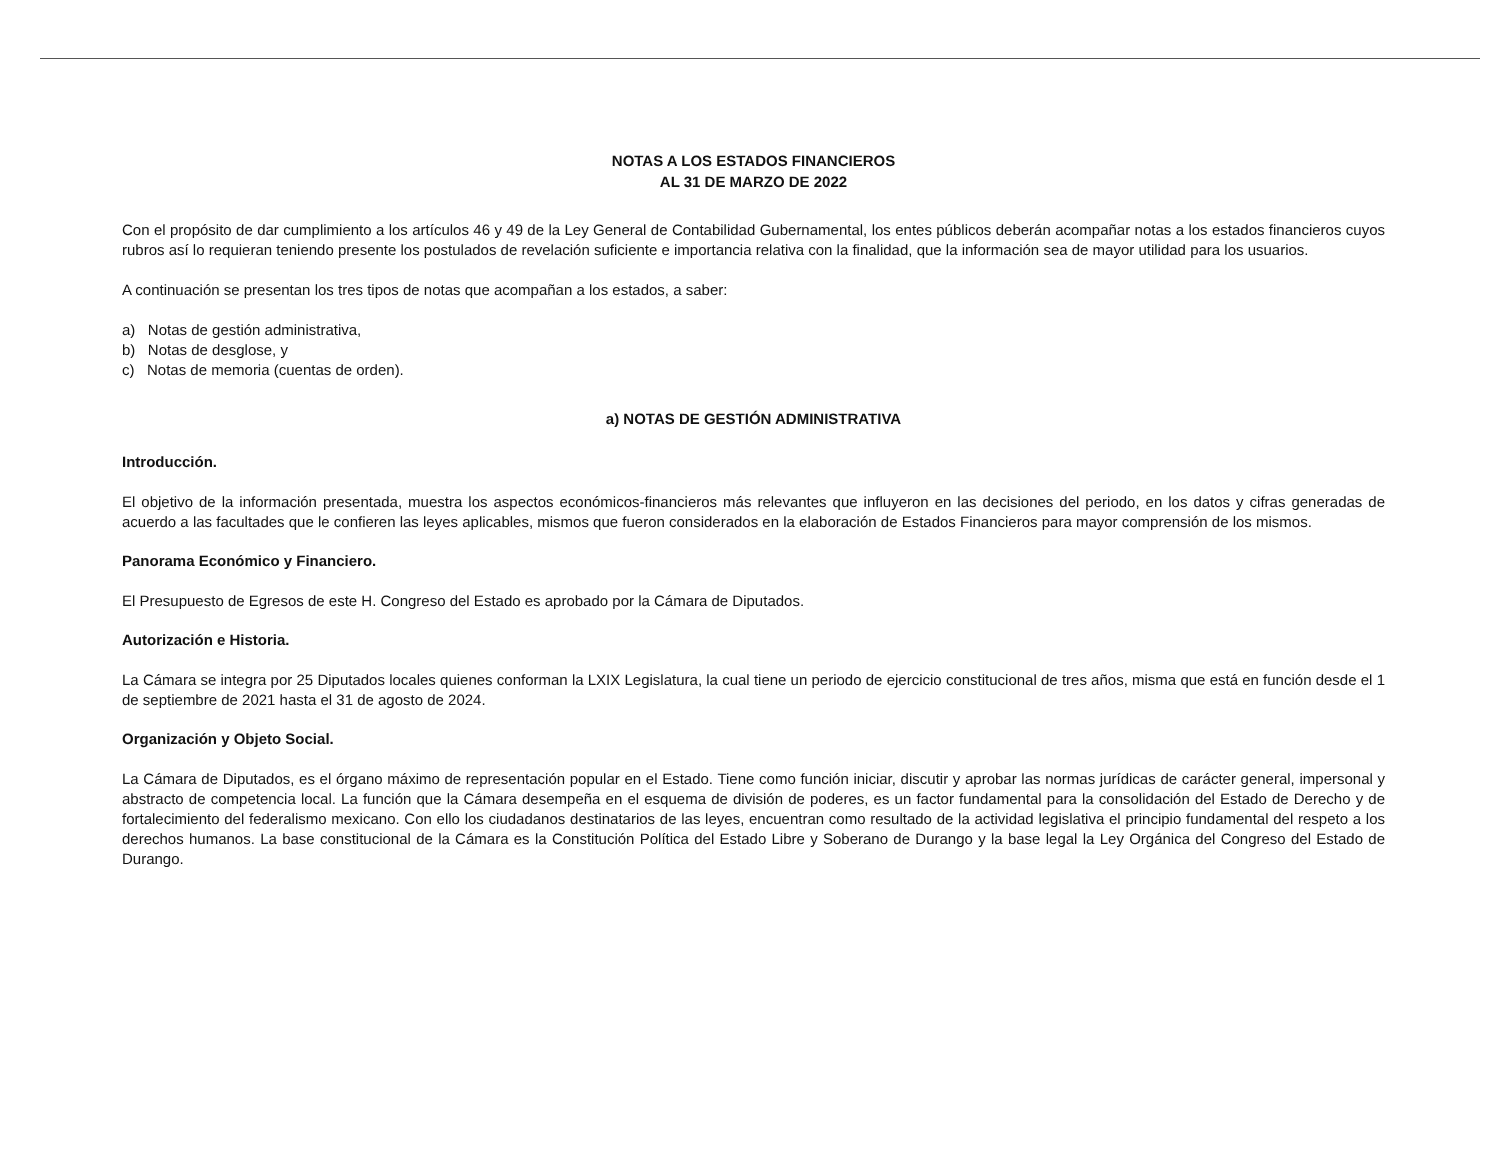NOTAS A LOS ESTADOS FINANCIEROS
AL 31 DE MARZO DE 2022
Con el propósito de dar cumplimiento a los artículos 46 y 49 de la Ley General de Contabilidad Gubernamental, los entes públicos deberán acompañar notas a los estados financieros cuyos rubros así lo requieran teniendo presente los postulados de revelación suficiente e importancia relativa con la finalidad, que la información sea de mayor utilidad para los usuarios.
A continuación se presentan los tres tipos de notas que acompañan a los estados, a saber:
a) Notas de gestión administrativa,
b) Notas de desglose, y
c) Notas de memoria (cuentas de orden).
a) NOTAS DE GESTIÓN ADMINISTRATIVA
Introducción.
El objetivo de la información presentada, muestra los aspectos económicos-financieros más relevantes que influyeron en las decisiones del periodo, en los datos y cifras generadas de acuerdo a las facultades que le confieren las leyes aplicables, mismos que fueron considerados en la elaboración de Estados Financieros para mayor comprensión de los mismos.
Panorama Económico y Financiero.
El Presupuesto de Egresos de este H. Congreso del Estado es aprobado por la Cámara de Diputados.
Autorización e Historia.
La Cámara se integra por 25 Diputados locales quienes conforman la LXIX Legislatura, la cual tiene un periodo de ejercicio constitucional de tres años, misma que está en función desde el 1 de septiembre de 2021 hasta el 31 de agosto de 2024.
Organización y Objeto Social.
La Cámara de Diputados, es el órgano máximo de representación popular en el Estado. Tiene como función iniciar, discutir y aprobar las normas jurídicas de carácter general, impersonal y abstracto de competencia local. La función que la Cámara desempeña en el esquema de división de poderes, es un factor fundamental para la consolidación del Estado de Derecho y de fortalecimiento del federalismo mexicano. Con ello los ciudadanos destinatarios de las leyes, encuentran como resultado de la actividad legislativa el principio fundamental del respeto a los derechos humanos. La base constitucional de la Cámara es la Constitución Política del Estado Libre y Soberano de Durango y la base legal la Ley Orgánica del Congreso del Estado de Durango.